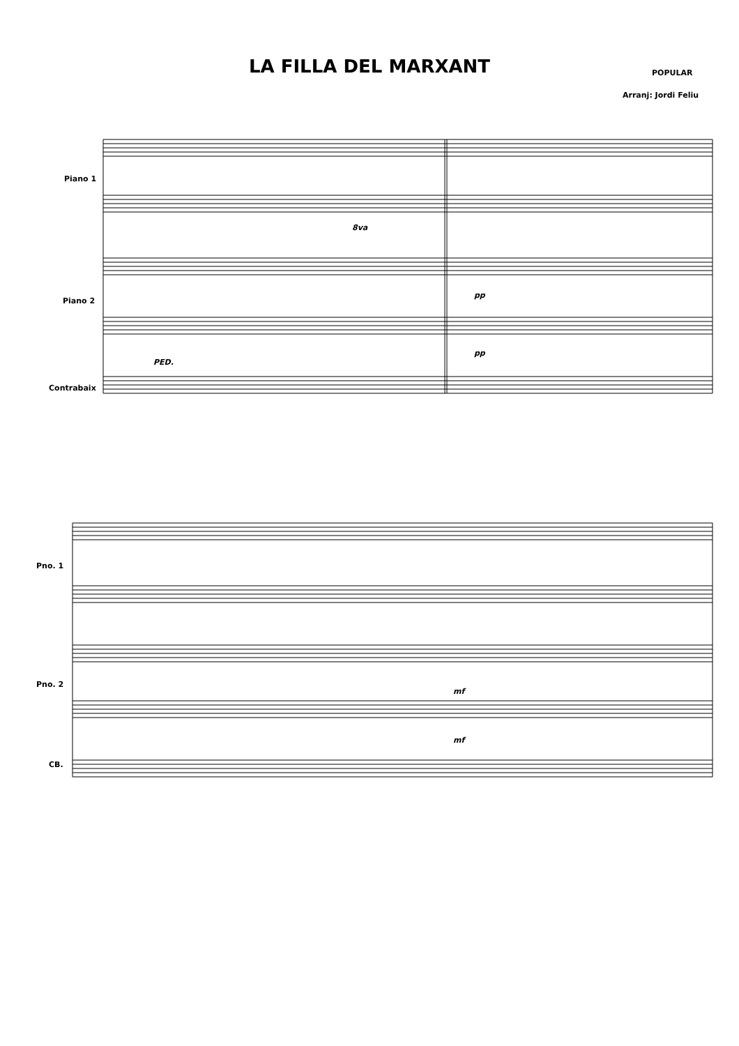LA FILLA DEL MARXANT
POPULAR
Arranj: Jordi Feliu
Piano 1
Piano 2
Contrabaix
8va
PED.
pp
pp
Pno. 1
Pno. 2
CB.
mf
mf